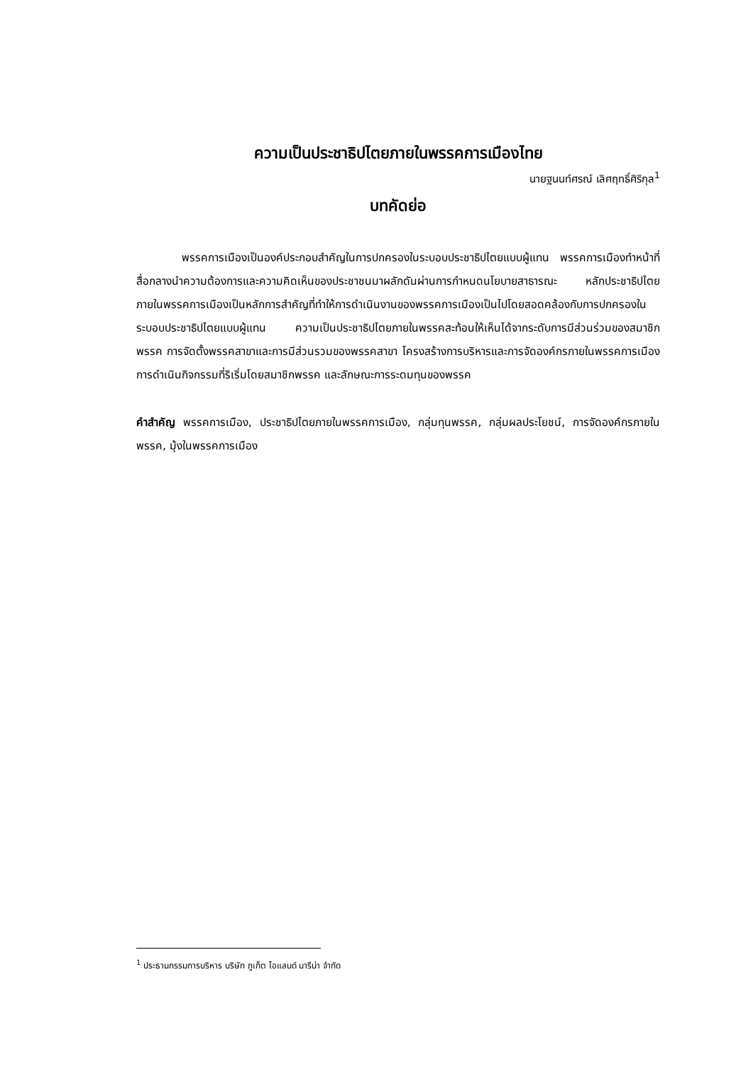ความเป็นประชาธิปไตยภายในพรรคการเมืองไทย
นายฐนนท์ศรณ์ เลิศฤทธิ์ศิริกุล<sup>1</sup>
บทคัดย่อ
พรรคการเมืองเป็นองค์ประกอบสำคัญในการปกครองในระบอบประชาธิปไตยแบบผู้แทน พรรคการเมืองทำหน้าที่สื่อกลางนำความต้องการและความคิดเห็นของประชาชนมาผลักดันผ่านการกำหนดนโยบายสาธารณะ หลักประชาธิปไตยภายในพรรคการเมืองเป็นหลักการสำคัญที่ทำให้การดำเนินงานของพรรคการเมืองเป็นไปโดยสอดคล้องกับการปกครองในระบอบประชาธิปไตยแบบผู้แทน ความเป็นประชาธิปไตยภายในพรรคสะท้อนให้เห็นได้จากระดับการมีส่วนร่วมของสมาชิกพรรค การจัดตั้งพรรคสาขาและการมีส่วนรวมของพรรคสาขา โครงสร้างการบริหารและการจัดองค์กรภายในพรรคการเมือง การดำเนินกิจกรรมที่ริเริ่มโดยสมาชิกพรรค และลักษณะการระดมทุนของพรรค
คำสำคัญ พรรคการเมือง, ประชาธิปไตยภายในพรรคการเมือง, กลุ่มทุนพรรค, กลุ่มผลประโยชน์, การจัดองค์กรภายในพรรค, มุ้งในพรรคการเมือง
<sup>1</sup> ประธานกรรมการบริหาร บริษัท ภูเก็ต ไอแลนด์ มารีน่า จำกัด